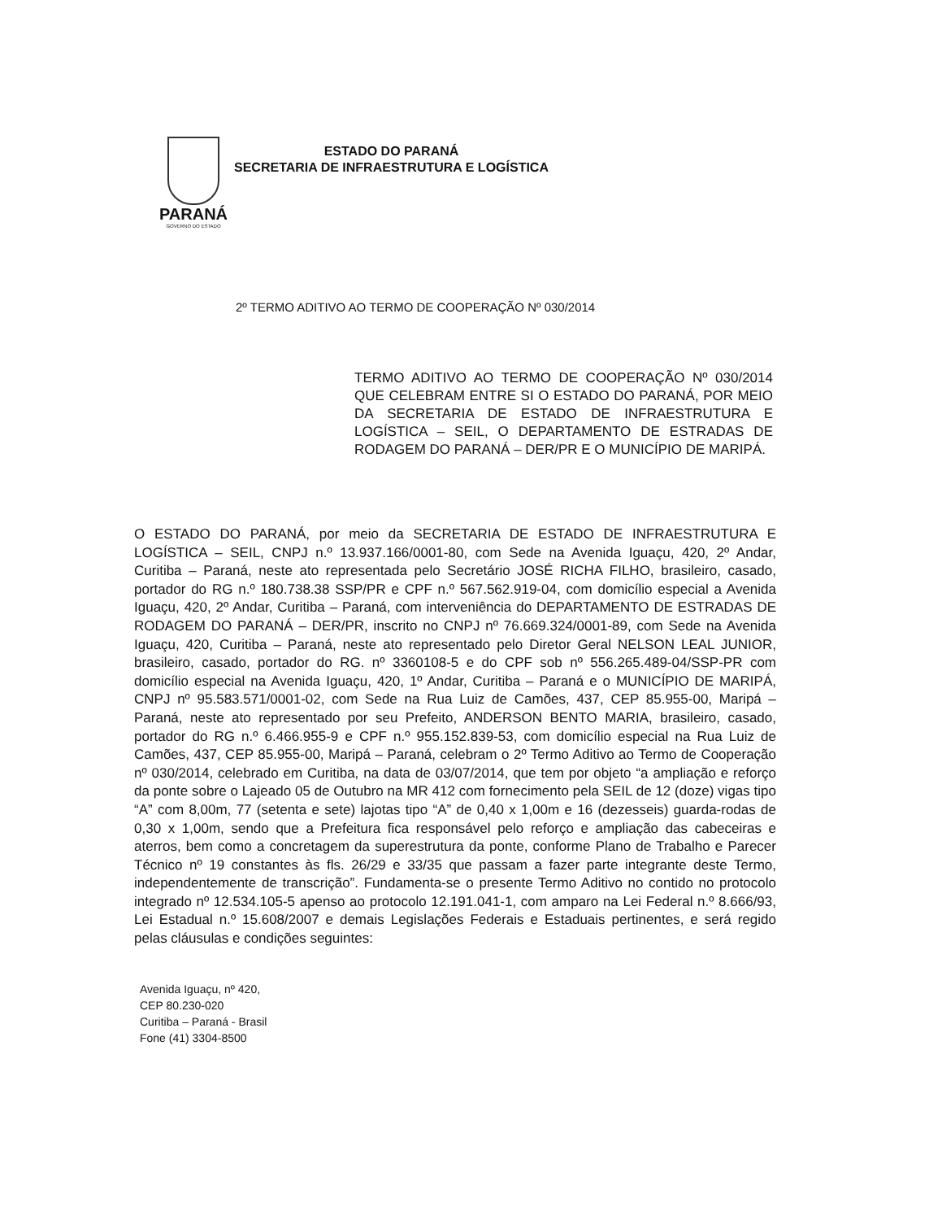PARANÁ
GOVERNO DO ESTADO
ESTADO DO PARANÁ
SECRETARIA DE INFRAESTRUTURA E LOGÍSTICA
2º TERMO ADITIVO AO TERMO DE COOPERAÇÃO Nº 030/2014
TERMO ADITIVO AO TERMO DE COOPERAÇÃO Nº 030/2014 QUE CELEBRAM ENTRE SI O ESTADO DO PARANÁ, POR MEIO DA SECRETARIA DE ESTADO DE INFRAESTRUTURA E LOGÍSTICA – SEIL, O DEPARTAMENTO DE ESTRADAS DE RODAGEM DO PARANÁ – DER/PR E O MUNICÍPIO DE MARIPÁ.
O ESTADO DO PARANÁ, por meio da SECRETARIA DE ESTADO DE INFRAESTRUTURA E LOGÍSTICA – SEIL, CNPJ n.º 13.937.166/0001-80, com Sede na Avenida Iguaçu, 420, 2º Andar, Curitiba – Paraná, neste ato representada pelo Secretário JOSÉ RICHA FILHO, brasileiro, casado, portador do RG n.º 180.738.38 SSP/PR e CPF n.º 567.562.919-04, com domicílio especial a Avenida Iguaçu, 420, 2º Andar, Curitiba – Paraná, com interveniência do DEPARTAMENTO DE ESTRADAS DE RODAGEM DO PARANÁ – DER/PR, inscrito no CNPJ nº 76.669.324/0001-89, com Sede na Avenida Iguaçu, 420, Curitiba – Paraná, neste ato representado pelo Diretor Geral NELSON LEAL JUNIOR, brasileiro, casado, portador do RG. nº 3360108-5 e do CPF sob nº 556.265.489-04/SSP-PR com domicílio especial na Avenida Iguaçu, 420, 1º Andar, Curitiba – Paraná e o MUNICÍPIO DE MARIPÁ, CNPJ nº 95.583.571/0001-02, com Sede na Rua Luiz de Camões, 437, CEP 85.955-00, Maripá – Paraná, neste ato representado por seu Prefeito, ANDERSON BENTO MARIA, brasileiro, casado, portador do RG n.º 6.466.955-9 e CPF n.º 955.152.839-53, com domicílio especial na Rua Luiz de Camões, 437, CEP 85.955-00, Maripá – Paraná, celebram o 2º Termo Aditivo ao Termo de Cooperação nº 030/2014, celebrado em Curitiba, na data de 03/07/2014, que tem por objeto “a ampliação e reforço da ponte sobre o Lajeado 05 de Outubro na MR 412 com fornecimento pela SEIL de 12 (doze) vigas tipo “A” com 8,00m, 77 (setenta e sete) lajotas tipo “A” de 0,40 x 1,00m e 16 (dezesseis) guarda-rodas de 0,30 x 1,00m, sendo que a Prefeitura fica responsável pelo reforço e ampliação das cabeceiras e aterros, bem como a concretagem da superestrutura da ponte, conforme Plano de Trabalho e Parecer Técnico nº 19 constantes às fls. 26/29 e 33/35 que passam a fazer parte integrante deste Termo, independentemente de transcrição”. Fundamenta-se o presente Termo Aditivo no contido no protocolo integrado nº 12.534.105-5 apenso ao protocolo 12.191.041-1, com amparo na Lei Federal n.º 8.666/93, Lei Estadual n.º 15.608/2007 e demais Legislações Federais e Estaduais pertinentes, e será regido pelas cláusulas e condições seguintes:
Avenida Iguaçu, nº 420,
CEP 80.230-020
Curitiba – Paraná - Brasil
Fone (41) 3304-8500